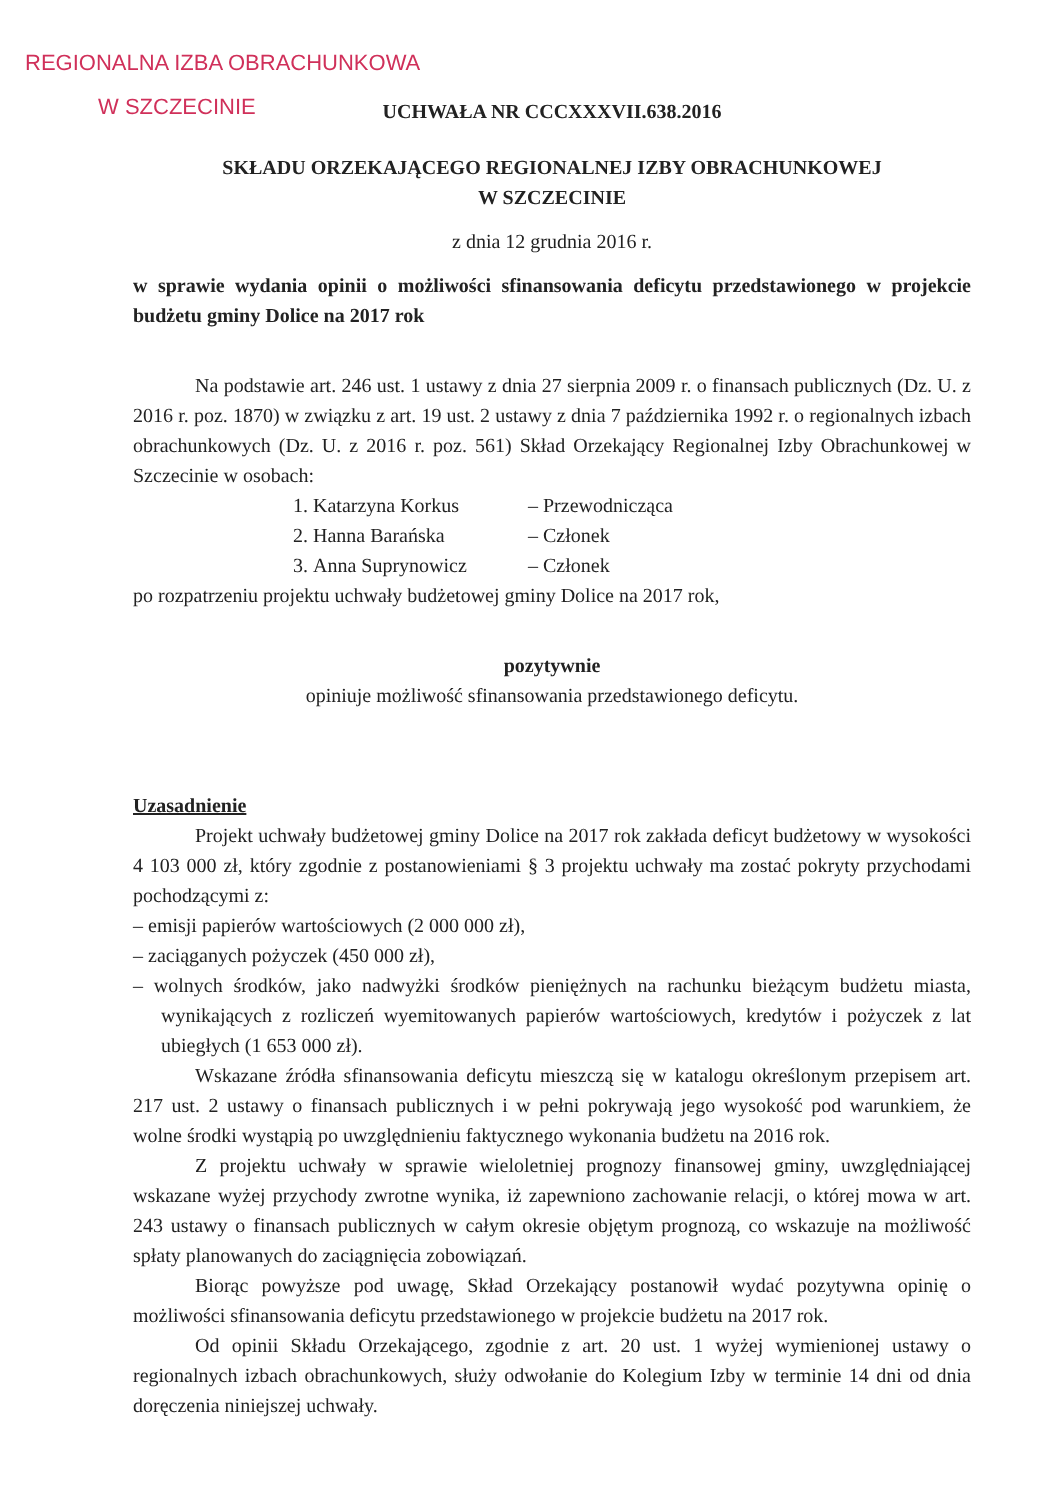REGIONALNA IZBA OBRACHUNKOWA
W SZCZECINIE
UCHWAŁA NR CCCXXXVII.638.2016
SKŁADU ORZEKAJĄCEGO REGIONALNEJ IZBY OBRACHUNKOWEJ
W SZCZECINIE
z dnia 12 grudnia 2016 r.
w sprawie wydania opinii o możliwości sfinansowania deficytu przedstawionego w projekcie budżetu gminy Dolice na 2017 rok
Na podstawie art. 246 ust. 1 ustawy z dnia 27 sierpnia 2009 r. o finansach publicznych (Dz. U. z 2016 r. poz. 1870) w związku z art. 19 ust. 2 ustawy z dnia 7 października 1992 r. o regionalnych izbach obrachunkowych (Dz. U. z 2016 r. poz. 561) Skład Orzekający Regionalnej Izby Obrachunkowej w Szczecinie w osobach:
1. Katarzyna Korkus – Przewodnicząca
2. Hanna Barańska – Członek
3. Anna Suprynowicz – Członek
po rozpatrzeniu projektu uchwały budżetowej gminy Dolice na 2017 rok,
pozytywnie
opiniuje możliwość sfinansowania przedstawionego deficytu.
Uzasadnienie
Projekt uchwały budżetowej gminy Dolice na 2017 rok zakłada deficyt budżetowy w wysokości 4 103 000 zł, który zgodnie z postanowieniami § 3 projektu uchwały ma zostać pokryty przychodami pochodzącymi z:
– emisji papierów wartościowych (2 000 000 zł),
– zaciąganych pożyczek (450 000 zł),
– wolnych środków, jako nadwyżki środków pieniężnych na rachunku bieżącym budżetu miasta, wynikających z rozliczeń wyemitowanych papierów wartościowych, kredytów i pożyczek z lat ubiegłych (1 653 000 zł).
Wskazane źródła sfinansowania deficytu mieszczą się w katalogu określonym przepisem art. 217 ust. 2 ustawy o finansach publicznych i w pełni pokrywają jego wysokość pod warunkiem, że wolne środki wystąpią po uwzględnieniu faktycznego wykonania budżetu na 2016 rok.
Z projektu uchwały w sprawie wieloletniej prognozy finansowej gminy, uwzględniającej wskazane wyżej przychody zwrotne wynika, iż zapewniono zachowanie relacji, o której mowa w art. 243 ustawy o finansach publicznych w całym okresie objętym prognozą, co wskazuje na możliwość spłaty planowanych do zaciągnięcia zobowiązań.
Biorąc powyższe pod uwagę, Skład Orzekający postanowił wydać pozytywna opinię o możliwości sfinansowania deficytu przedstawionego w projekcie budżetu na 2017 rok.
Od opinii Składu Orzekającego, zgodnie z art. 20 ust. 1 wyżej wymienionej ustawy o regionalnych izbach obrachunkowych, służy odwołanie do Kolegium Izby w terminie 14 dni od dnia doręczenia niniejszej uchwały.